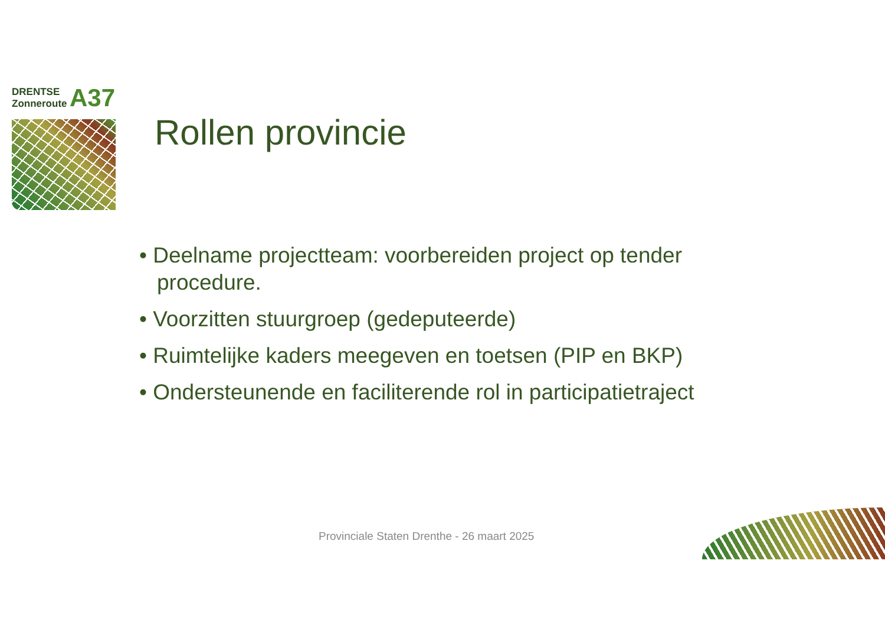DRENTSE
Zonneroute A37
Rollen provincie
• Deelname projectteam: voorbereiden project op tender procedure.
• Voorzitten stuurgroep (gedeputeerde)
• Ruimtelijke kaders meegeven en toetsen (PIP en BKP)
• Ondersteunende en faciliterende rol in participatietraject
Provinciale Staten Drenthe - 26 maart 2025